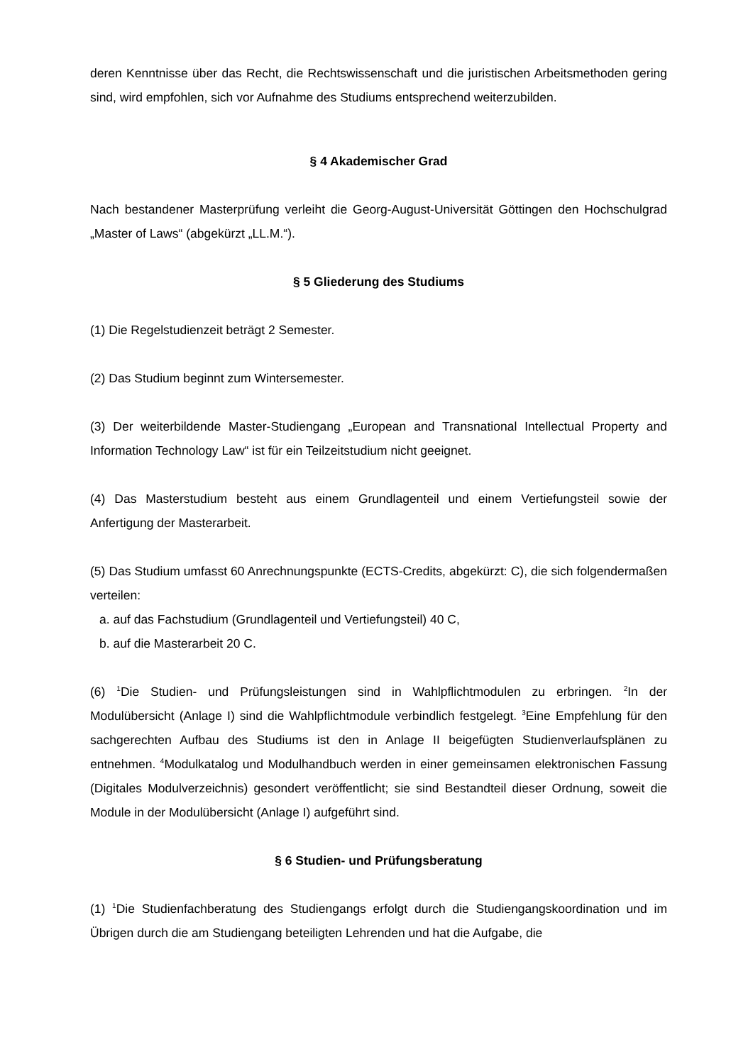deren Kenntnisse über das Recht, die Rechtswissenschaft und die juristischen Arbeitsmethoden gering sind, wird empfohlen, sich vor Aufnahme des Studiums entsprechend weiterzubilden.
§ 4 Akademischer Grad
Nach bestandener Masterprüfung verleiht die Georg-August-Universität Göttingen den Hochschulgrad „Master of Laws“ (abgekürzt „LL.M.“).
§ 5 Gliederung des Studiums
(1) Die Regelstudienzeit beträgt 2 Semester.
(2) Das Studium beginnt zum Wintersemester.
(3) Der weiterbildende Master-Studiengang „European and Transnational Intellectual Property and Information Technology Law“ ist für ein Teilzeitstudium nicht geeignet.
(4) Das Masterstudium besteht aus einem Grundlagenteil und einem Vertiefungsteil sowie der Anfertigung der Masterarbeit.
(5) Das Studium umfasst 60 Anrechnungspunkte (ECTS-Credits, abgekürzt: C), die sich folgendermaßen verteilen:
a. auf das Fachstudium (Grundlagenteil und Vertiefungsteil) 40 C,
b. auf die Masterarbeit 20 C.
(6) <sup>1</sup>Die Studien- und Prüfungsleistungen sind in Wahlpflichtmodulen zu erbringen. <sup>2</sup>In der Modulübersicht (Anlage I) sind die Wahlpflichtmodule verbindlich festgelegt. <sup>3</sup>Eine Empfehlung für den sachgerechten Aufbau des Studiums ist den in Anlage II beigefügten Studienverlaufsplänen zu entnehmen. <sup>4</sup>Modulkatalog und Modulhandbuch werden in einer gemeinsamen elektronischen Fassung (Digitales Modulverzeichnis) gesondert veröffentlicht; sie sind Bestandteil dieser Ordnung, soweit die Module in der Modulübersicht (Anlage I) aufgeführt sind.
§ 6 Studien- und Prüfungsberatung
(1) <sup>1</sup>Die Studienfachberatung des Studiengangs erfolgt durch die Studiengangskoordination und im Übrigen durch die am Studiengang beteiligten Lehrenden und hat die Aufgabe, die